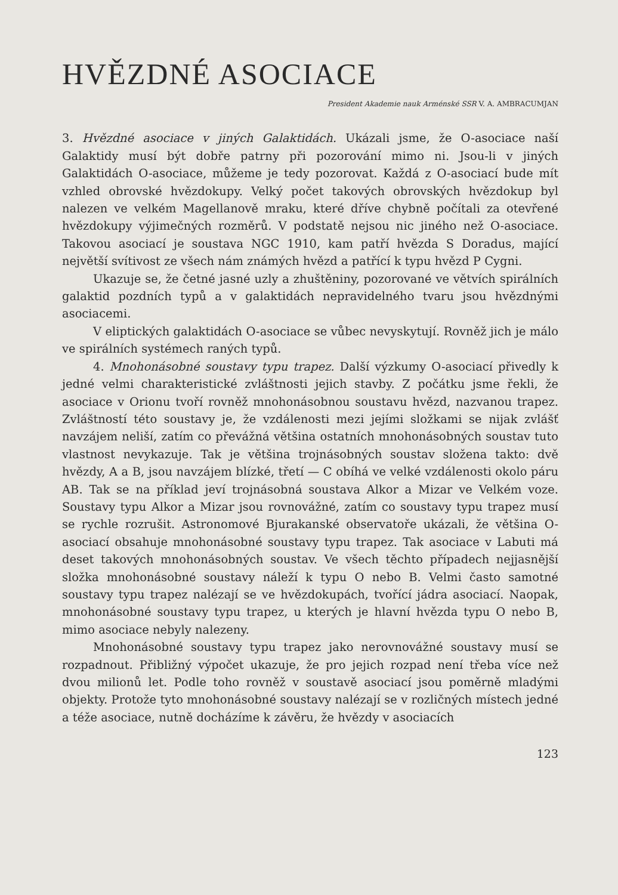HVĚZDNÉ ASOCIACE
President Akademie nauk Arménské SSR V. A. AMBRACUMJAN
3. Hvězdné asociace v jiných Galaktidách. Ukázali jsme, že O-asociace naší Galaktidy musí být dobře patrny při pozorování mimo ni. Jsou-li v jiných Galaktidách O-asociace, můžeme je tedy pozorovat. Každá z O-asociací bude mít vzhled obrovské hvězdokupy. Velký počet takových obrovských hvězdokup byl nalezen ve velkém Magellanově mraku, které dříve chybně počítali za otevřené hvězdokupy výjimečných rozměrů. V podstatě nejsou nic jiného než O-asociace. Takovou asociací je soustava NGC 1910, kam patří hvězda S Doradus, mající největší svítivost ze všech nám známých hvězd a patřící k typu hvězd P Cygni.
Ukazuje se, že četné jasné uzly a zhuštěniny, pozorované ve větvích spirálních galaktid pozdních typů a v galaktidách nepravidelného tvaru jsou hvězdnými asociacemi.
V eliptických galaktidách O-asociace se vůbec nevyskytují. Rovněž jich je málo ve spirálních systémech raných typů.
4. Mnohonásobné soustavy typu trapez. Další výzkumy O-asociací přivedly k jedné velmi charakteristické zvláštnosti jejich stavby. Z počátku jsme řekli, že asociace v Orionu tvoří rovněž mnohonásobnou soustavu hvězd, nazvanou trapez. Zvláštností této soustavy je, že vzdálenosti mezi jejími složkami se nijak zvlášť navzájem neliší, zatím co převážná většina ostatních mnohonásobných soustav tuto vlastnost nevykazuje. Tak je většina trojnásobných soustav složena takto: dvě hvězdy, A a B, jsou navzájem blízké, třetí — C obíhá ve velké vzdálenosti okolo páru AB. Tak se na příklad jeví trojnásobná soustava Alkor a Mizar ve Velkém voze. Soustavy typu Alkor a Mizar jsou rovnovážné, zatím co soustavy typu trapez musí se rychle rozrušit. Astronomové Bjurakanské observatoře ukázali, že většina O-asociací obsahuje mnohonásobné soustavy typu trapez. Tak asociace v Labuti má deset takových mnohonásobných soustav. Ve všech těchto případech nejjasnější složka mnohonásobné soustavy náleží k typu O nebo B. Velmi často samotné soustavy typu trapez nalézají se ve hvězdokupách, tvořící jádra asociací. Naopak, mnohonásobné soustavy typu trapez, u kterých je hlavní hvězda typu O nebo B, mimo asociace nebyly nalezeny.
Mnohonásobné soustavy typu trapez jako nerovnovážné soustavy musí se rozpadnout. Přibližný výpočet ukazuje, že pro jejich rozpad není třeba více než dvou milionů let. Podle toho rovněž v soustavě asociací jsou poměrně mladými objekty. Protože tyto mnohonásobné soustavy nalézají se v rozličných místech jedné a téže asociace, nutně docházíme k závěru, že hvězdy v asociacích
123